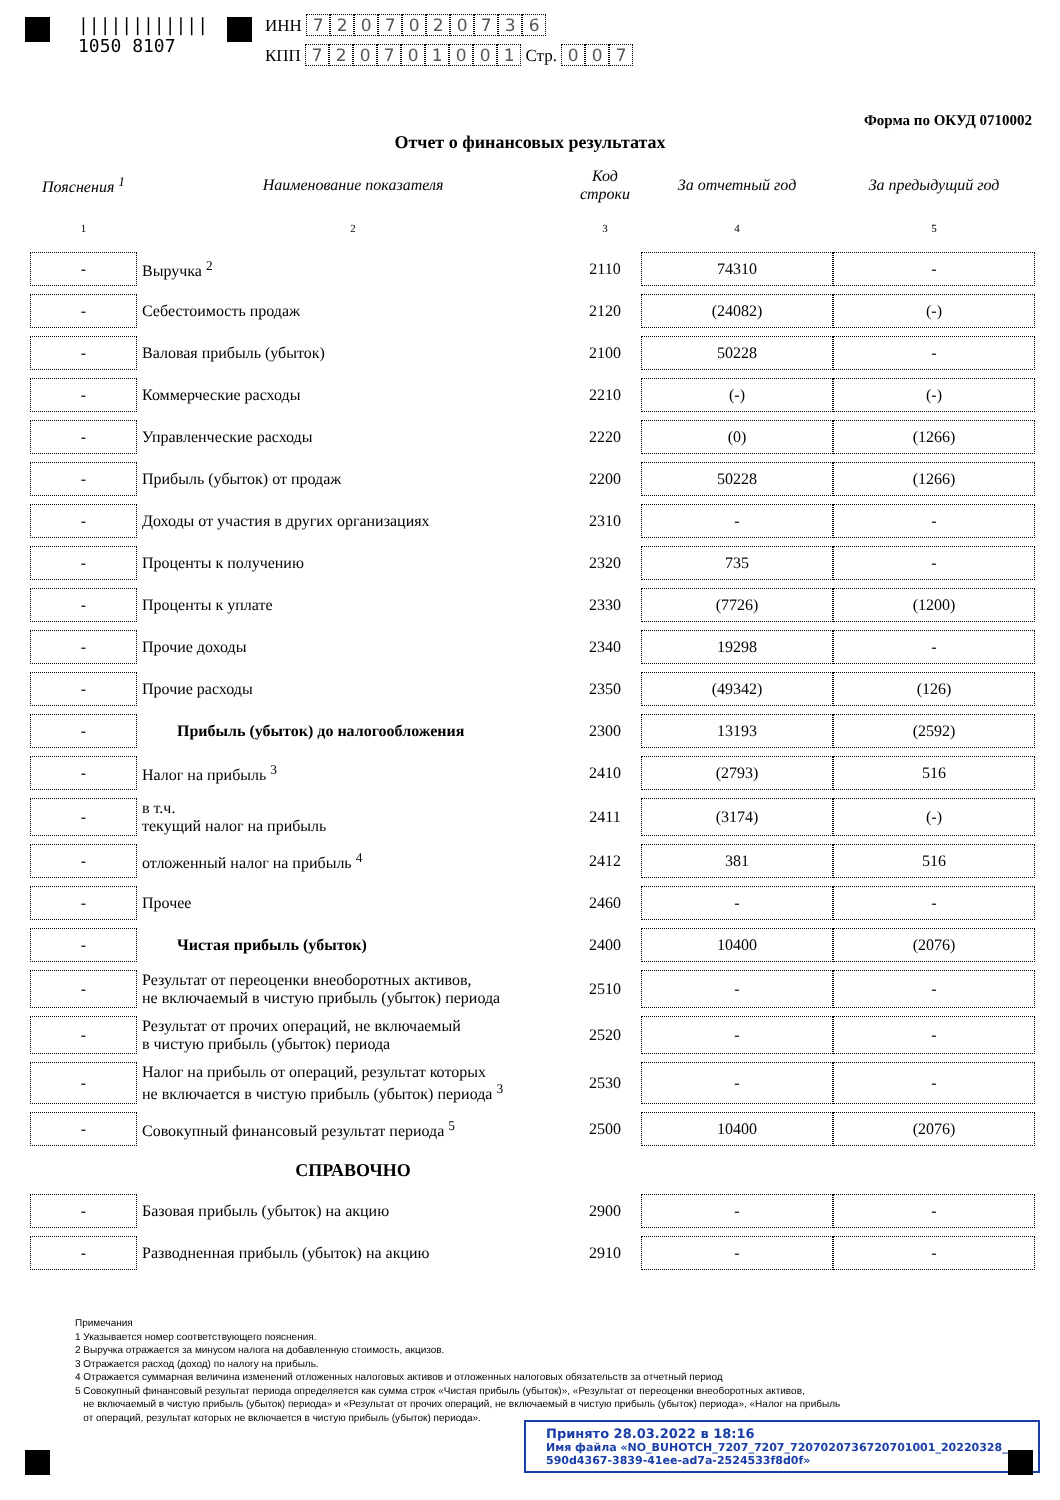||||||||||||
1050 8107
ИНН 7207020736
КПП 720701001 Стр. 0 0 7
Форма по ОКУД 0710002
Отчет о финансовых результатах
| Пояснения <sup>1</sup> | Наименование показателя | Код строки | За отчетный год | За предыдущий год |
| --- | --- | --- | --- | --- |
| 1 | 2 | 3 | 4 | 5 |
| - | Выручка <sup>2</sup> | 2110 | 74310 | - |
| - | Себестоимость продаж | 2120 | (24082) | (-) |
| - | Валовая прибыль (убыток) | 2100 | 50228 | - |
| - | Коммерческие расходы | 2210 | (-) | (-) |
| - | Управленческие расходы | 2220 | (0) | (1266) |
| - | Прибыль (убыток) от продаж | 2200 | 50228 | (1266) |
| - | Доходы от участия в других организациях | 2310 | - | - |
| - | Проценты к получению | 2320 | 735 | - |
| - | Проценты к уплате | 2330 | (7726) | (1200) |
| - | Прочие доходы | 2340 | 19298 | - |
| - | Прочие расходы | 2350 | (49342) | (126) |
| - | Прибыль (убыток) до налогообложения | 2300 | 13193 | (2592) |
| - | Налог на прибыль <sup>3</sup> | 2410 | (2793) | 516 |
| - | в т.ч. текущий налог на прибыль | 2411 | (3174) | (-) |
| - | отложенный налог на прибыль <sup>4</sup> | 2412 | 381 | 516 |
| - | Прочее | 2460 | - | - |
| - | Чистая прибыль (убыток) | 2400 | 10400 | (2076) |
| - | Результат от переоценки внеоборотных активов, не включаемый в чистую прибыль (убыток) периода | 2510 | - | - |
| - | Результат от прочих операций, не включаемый в чистую прибыль (убыток) периода | 2520 | - | - |
| - | Налог на прибыль от операций, результат которых не включается в чистую прибыль (убыток) периода <sup>3</sup> | 2530 | - | - |
| - | Совокупный финансовый результат периода <sup>5</sup> | 2500 | 10400 | (2076) |
| | СПРАВОЧНО | | | |
| - | Базовая прибыль (убыток) на акцию | 2900 | - | - |
| - | Разводненная прибыль (убыток) на акцию | 2910 | - | - |
Примечания
1 Указывается номер соответствующего пояснения.
2 Выручка отражается за минусом налога на добавленную стоимость, акцизов.
3 Отражается расход (доход) по налогу на прибыль.
4 Отражается суммарная величина изменений отложенных налоговых активов и отложенных налоговых обязательств за отчетный период
5 Совокупный финансовый результат периода определяется как сумма строк «Чистая прибыль (убыток)», «Результат от переоценки внеоборотных активов,
не включаемый в чистую прибыль (убыток) периода» и «Результат от прочих операций, не включаемый в чистую прибыль (убыток) периода», «Налог на прибыль
от операций, результат которых не включается в чистую прибыль (убыток) периода».
Принято 28.03.2022 в 18:16
Имя файла «NO_BUHOTCH_7207_7207_7207020736720701001_20220328_
590d4367-3839-41ee-ad7a-2524533f8d0f»